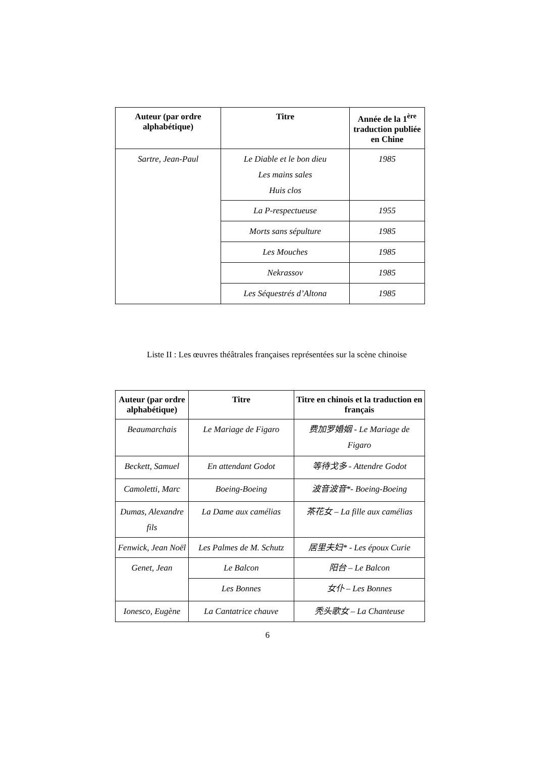| Auteur (par ordre alphabétique) | Titre | Année de la 1<sup>ère</sup> traduction publiée en Chine |
| --- | --- | --- |
| Sartre, Jean-Paul | Le Diable et le bon dieu Les mains sales Huis clos | 1985 |
| | La P-respectueuse | 1955 |
| | Morts sans sépulture | 1985 |
| | Les Mouches | 1985 |
| | Nekrassov | 1985 |
| | Les Séquestrés d’Altona | 1985 |
Liste II : Les œuvres théâtrales françaises représentées sur la scène chinoise
| Auteur (par ordre alphabétique) | Titre | Titre en chinois et la traduction en français |
| --- | --- | --- |
| Beaumarchais | Le Mariage de Figaro | 费加罗婚姻 - Le Mariage de Figaro |
| Beckett, Samuel | En attendant Godot | 等待戈多 - Attendre Godot |
| Camoletti, Marc | Boeing-Boeing | 波音波音*- Boeing-Boeing |
| Dumas, Alexandre fils | La Dame aux camélias | 茶花女 – La fille aux camélias |
| Fenwick, Jean Noël | Les Palmes de M. Schutz | 居里夫妇* - Les époux Curie |
| Genet, Jean | Le Balcon | 阳台 – Le Balcon |
| | Les Bonnes | 女仆 – Les Bonnes |
| Ionesco, Eugène | La Cantatrice chauve | 秃头歌女 – La Chanteuse |
6